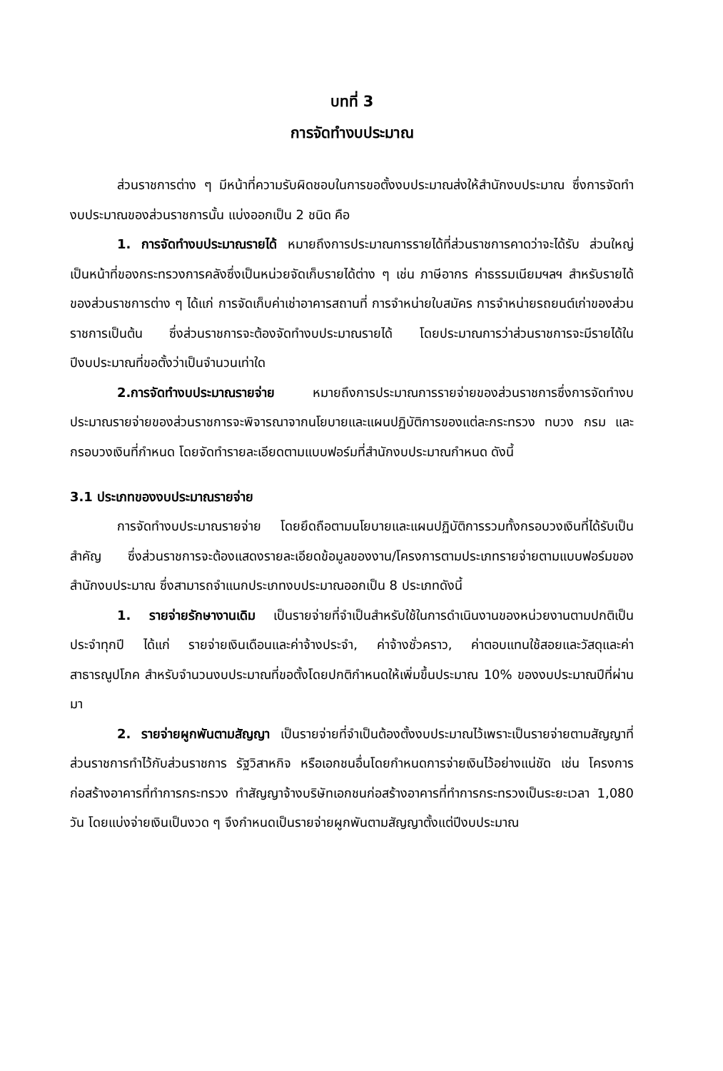บทที่ 3
การจัดทำงบประมาณ
ส่วนราชการต่าง ๆ มีหน้าที่ความรับผิดชอบในการขอตั้งงบประมาณส่งให้สำนักงบประมาณ ซึ่งการจัดทำงบประมาณของส่วนราชการนั้น แบ่งออกเป็น 2 ชนิด คือ
1. การจัดทำงบประมาณรายได้ หมายถึงการประมาณการรายได้ที่ส่วนราชการคาดว่าจะได้รับ ส่วนใหญ่เป็นหน้าที่ของกระทรวงการคลังซึ่งเป็นหน่วยจัดเก็บรายได้ต่าง ๆ เช่น ภาษีอากร ค่าธรรมเนียมฯลฯ สำหรับรายได้ของส่วนราชการต่าง ๆ ได้แก่ การจัดเก็บค่าเช่าอาคารสถานที่ การจำหน่ายใบสมัคร การจำหน่ายรถยนต์เก่าของส่วนราชการเป็นต้น ซึ่งส่วนราชการจะต้องจัดทำงบประมาณรายได้ โดยประมาณการว่าส่วนราชการจะมีรายได้ในปีงบประมาณที่ขอตั้งว่าเป็นจำนวนเท่าใด
2.การจัดทำงบประมาณรายจ่าย หมายถึงการประมาณการรายจ่ายของส่วนราชการซึ่งการจัดทำงบประมาณรายจ่ายของส่วนราชการจะพิจารณาจากนโยบายและแผนปฏิบัติการของแต่ละกระทรวง ทบวง กรม และกรอบวงเงินที่กำหนด โดยจัดทำรายละเอียดตามแบบฟอร์มที่สำนักงบประมาณกำหนด ดังนี้
3.1 ประเภทของงบประมาณรายจ่าย
การจัดทำงบประมาณรายจ่าย โดยยึดถือตามนโยบายและแผนปฏิบัติการรวมทั้งกรอบวงเงินที่ได้รับเป็นสำคัญ ซึ่งส่วนราชการจะต้องแสดงรายละเอียดข้อมูลของงาน/โครงการตามประเภทรายจ่ายตามแบบฟอร์มของสำนักงบประมาณ ซึ่งสามารถจำแนกประเภทงบประมาณออกเป็น 8 ประเภทดังนี้
1. รายจ่ายรักษางานเดิม เป็นรายจ่ายที่จำเป็นสำหรับใช้ในการดำเนินงานของหน่วยงานตามปกติเป็นประจำทุกปี ได้แก่ รายจ่ายเงินเดือนและค่าจ้างประจำ, ค่าจ้างชั่วคราว, ค่าตอบแทนใช้สอยและวัสดุและค่าสาธารณูปโภค สำหรับจำนวนงบประมาณที่ขอตั้งโดยปกติกำหนดให้เพิ่มขึ้นประมาณ 10% ของงบประมาณปีที่ผ่านมา
2. รายจ่ายผูกพันตามสัญญา เป็นรายจ่ายที่จำเป็นต้องตั้งงบประมาณไว้เพราะเป็นรายจ่ายตามสัญญาที่ส่วนราชการทำไว้กับส่วนราชการ รัฐวิสาหกิจ หรือเอกชนอื่นโดยกำหนดการจ่ายเงินไว้อย่างแน่ชัด เช่น โครงการก่อสร้างอาคารที่ทำการกระทรวง ทำสัญญาจ้างบริษัทเอกชนก่อสร้างอาคารที่ทำการกระทรวงเป็นระยะเวลา 1,080 วัน โดยแบ่งจ่ายเงินเป็นงวด ๆ จึงกำหนดเป็นรายจ่ายผูกพันตามสัญญาตั้งแต่ปีงบประมาณ